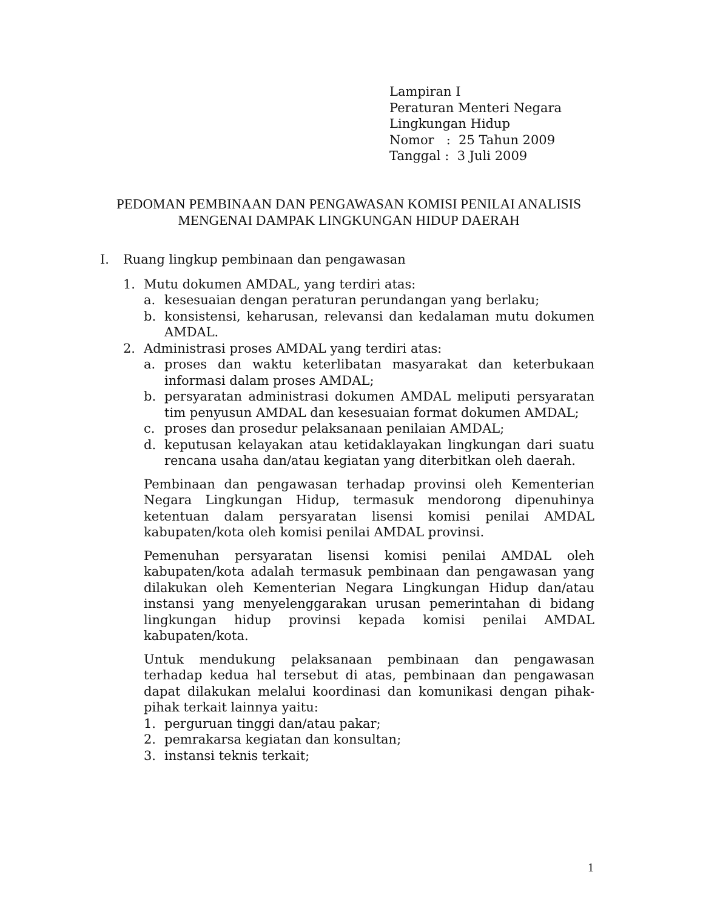Lampiran I
Peraturan Menteri Negara
Lingkungan Hidup
Nomor : 25 Tahun 2009
Tanggal : 3 Juli 2009
PEDOMAN PEMBINAAN DAN PENGAWASAN KOMISI PENILAI ANALISIS
MENGENAI DAMPAK LINGKUNGAN HIDUP DAERAH
I. Ruang lingkup pembinaan dan pengawasan
1. Mutu dokumen AMDAL, yang terdiri atas:
a. kesesuaian dengan peraturan perundangan yang berlaku;
b. konsistensi, keharusan, relevansi dan kedalaman mutu dokumen AMDAL.
2. Administrasi proses AMDAL yang terdiri atas:
a. proses dan waktu keterlibatan masyarakat dan keterbukaan informasi dalam proses AMDAL;
b. persyaratan administrasi dokumen AMDAL meliputi persyaratan tim penyusun AMDAL dan kesesuaian format dokumen AMDAL;
c. proses dan prosedur pelaksanaan penilaian AMDAL;
d. keputusan kelayakan atau ketidaklayakan lingkungan dari suatu rencana usaha dan/atau kegiatan yang diterbitkan oleh daerah.
Pembinaan dan pengawasan terhadap provinsi oleh Kementerian Negara Lingkungan Hidup, termasuk mendorong dipenuhinya ketentuan dalam persyaratan lisensi komisi penilai AMDAL kabupaten/kota oleh komisi penilai AMDAL provinsi.
Pemenuhan persyaratan lisensi komisi penilai AMDAL oleh kabupaten/kota adalah termasuk pembinaan dan pengawasan yang dilakukan oleh Kementerian Negara Lingkungan Hidup dan/atau instansi yang menyelenggarakan urusan pemerintahan di bidang lingkungan hidup provinsi kepada komisi penilai AMDAL kabupaten/kota.
Untuk mendukung pelaksanaan pembinaan dan pengawasan terhadap kedua hal tersebut di atas, pembinaan dan pengawasan dapat dilakukan melalui koordinasi dan komunikasi dengan pihak-pihak terkait lainnya yaitu:
1. perguruan tinggi dan/atau pakar;
2. pemrakarsa kegiatan dan konsultan;
3. instansi teknis terkait;
1